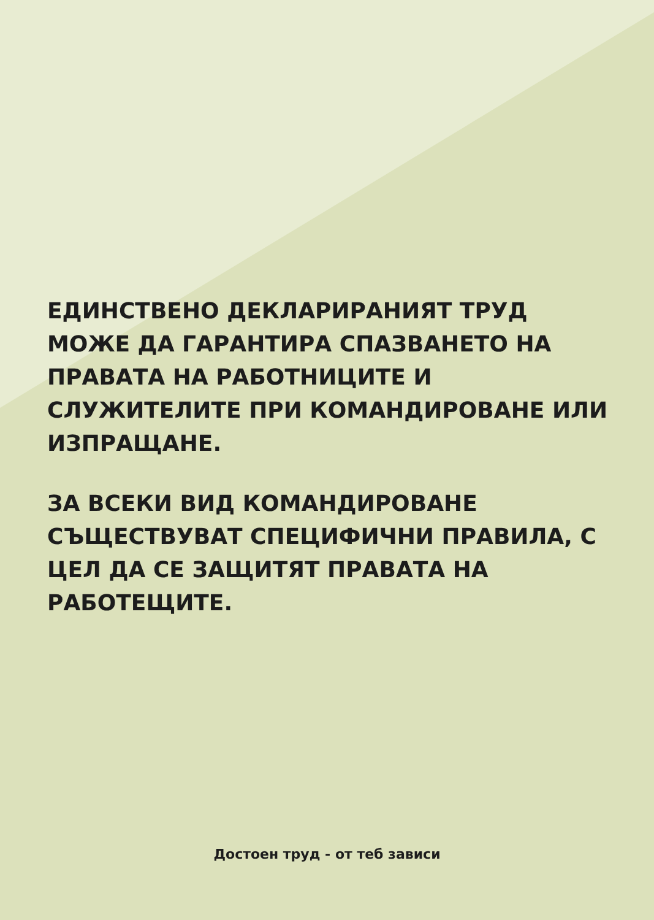ЕДИНСТВЕНО ДЕКЛАРИРАНИЯТ ТРУД МОЖЕ ДА ГАРАНТИРА СПАЗВАНЕТО НА ПРАВАТА НА РАБОТНИЦИТЕ И СЛУЖИТЕЛИТЕ ПРИ КОМАНДИРОВАНЕ ИЛИ ИЗПРАЩАНЕ.
ЗА ВСЕКИ ВИД КОМАНДИРОВАНЕ СЪЩЕСТВУВАТ СПЕЦИФИЧНИ ПРАВИЛА, С ЦЕЛ ДА СЕ ЗАЩИТЯТ ПРАВАТА НА РАБОТЕЩИТЕ.
Достоен труд - от теб зависи